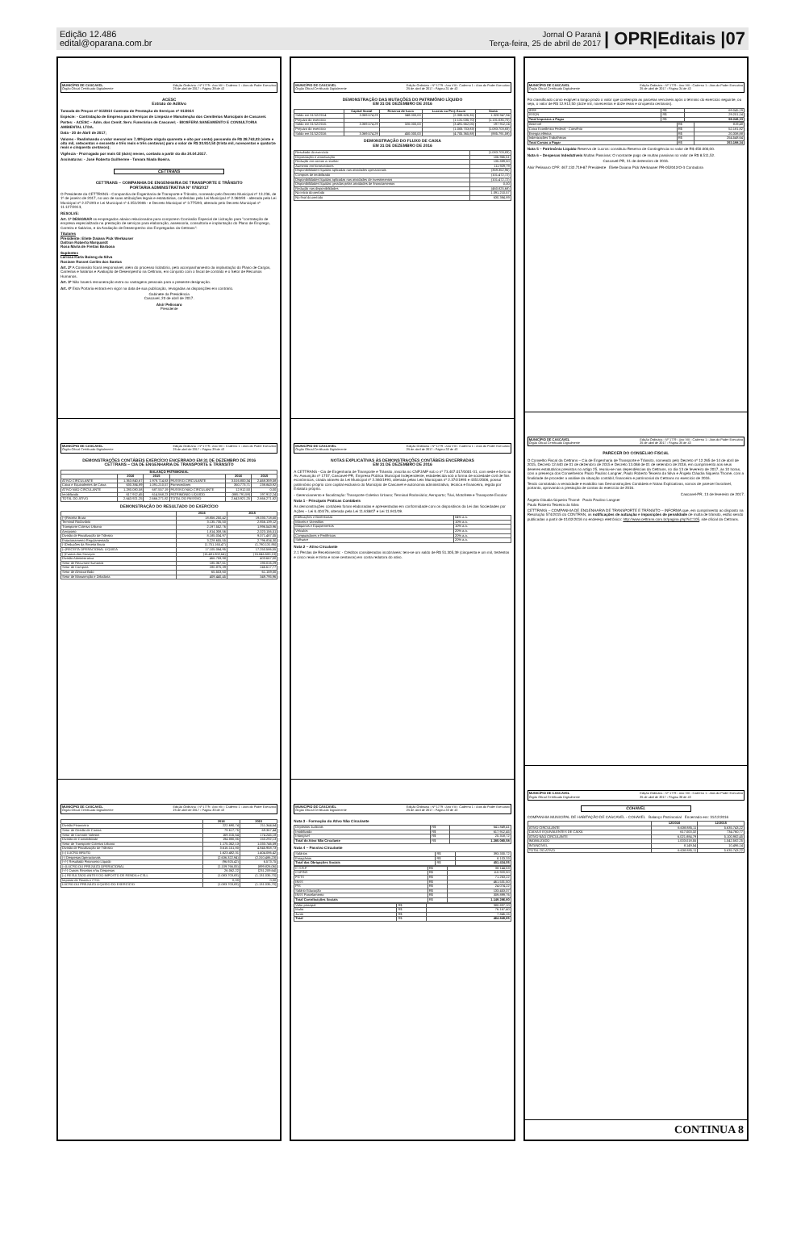Edição 12.486
edital@oparana.com.br
Jornal O Paraná
Terça-feira, 25 de abril de 2017
| OPR|Editais |07
MUNICÍPIO DE CASCAVEL
Órgão Oficial Certificado Digitalmente Edição Ordinária - Nº 1779 - Ano VIII - Caderno 1 - Atos do Poder Executivo
25 de abril de 2017 - Página 28 de 43
ACESC
Extrato de Aditivo
Tomada de Preços nº 01/2014 Contrato de Prestação de Serviços nº 01/2014
Espécie: - Contratação de Empresa para Serviços de Limpeza e Manutenção dos Cemitérios Municipais de Cascavel.
Partes: - ACESC – Adm. dos Cemit. Serv. Funerários de Cascavel; - BIOSFERA SANEAMENTO E CONSULTORIA AMBIENTAL LTDA.
Data - 20 de Abril de 2017;
Valores - Realinhando o valor mensal em 7,48%(sete vírgula quarenta e oito por cento) passando de R$ 28.763,03 (vinte e oito mil, setecentos e sessenta e três reais e três centavos) para o valor de R$ 30.914,50 (trinta mil, novecentos e quatorze reais e cinquenta centavos);
Vigência - Prorrogada por mais 02 (dois) meses, contado a partir do dia 24.04.2017.
Assinaturas: - José Roberto Guilherme - Tamara Niada Boeira.
CETTRANS
CETTRANS – COMPANHIA DE ENGENHARIA DE TRANSPORTE E TRÂNSITO
PORTARIA ADMINISTRATIVA Nº 078/2017
O Presidente da CETTRANS - Companhia de Engenharia de Transporte e Trânsito, nomeado pelo Decreto Municipal nº 13.236, de 1º de janeiro de 2017, no uso de suas atribuições legais e estatutárias, conferidas pela Lei Municipal nº 2.360/93 - alterada pela Lei Municipal nº 2.374/93 e Lei Municipal nº 4.351/2006 - e Decreto Municipal nº 3.775/93, alterado pelo Decreto Municipal nº 11.127/2013,
RESOLVE:
Art. 1º DESIGNAR os empregados abaixo relacionados para comporem Comissão Especial de Licitação para "contratação de empresa especializada na prestação de serviços para elaboração, assessoria, consultoria e implantação do Plano de Emprego, Carreira e Salários, e da Avaliação de Desempenho dos Empregados da Cettrans":
Titulares
Presidente: Eliete Daiana Pick Werkauser
Daltron Roberto Marquardt
Rosa Maria de Freitas Barbosa
Suplentes
Larissa Karla Boieng da Silva
Rosiane Rosset Carlim dos Santos
Art. 2º A Comissão ficará responsável, além do processo licitatório, pelo acompanhamento da implantação do Plano de Cargos, Carreiras e Salários e Avaliação de Desempenho na Cettrans, em conjunto com o fiscal de contrato e o Setor de Recursos Humanos.
Art. 3º Não haverá remuneração extra ou vantagens pessoais para a presente designação.
Art. 4º Esta Portaria entrará em vigor na data de sua publicação, revogadas as disposições em contrário.
Gabinete da Presidência
Cascavel, 20 de abril de 2017.
Alsir Pelissaro
Presidente
MUNICÍPIO DE CASCAVEL
Órgão Oficial Certificado Digitalmente Edição Ordinária - Nº 1779 - Ano VIII - Caderno 1 - Atos do Poder Executivo
25 de abril de 2017 - Página 29 de 43
DEMONSTRAÇÕES CONTÁBEIS EXERCÍCIO ENCERRADO EM 31 DE DEZEMBRO DE 2016
CETTRANS – CIA DE ENGENHARIA DE TRANSPORTE E TRÂNSITO
| BALANÇO PATRIMONIAL | | | | | |
| --- | --- | --- | --- | --- | --- |
| | 2016 | 2015 | | 2016 | 2015 |
| ATIVO CIRCULANTE | 1.363.840,67 | 1.978.714,63 | PASSIVO CIRCULANTE | 3.516.800,34 | 2.468.359,58 |
| Caixa e Equivalentes de Caixa | 630.384,89 | 1.091.210,57 | Fornecedores | 350.773,71 | 238.843,92 |
| ATIVO NÃO CIRCULANTE | 1.280.080,58 | 687.557,19 | PASSIVO NÃO CIRCULANTE | 12.912,50 | 0,00 |
| Imobilizado | 617.912,45 | 614.568,23 | PATRIMÔNIO LÍQUIDO | (885.791,59) | 197.912,24 |
| TOTAL DO ATIVO | 2.643.921,25 | 2.666.271,82 | TOTAL DO PASSIVO | 2.643.921,25 | 2.666.271,82 |
DEMONSTRAÇÃO DO RESULTADO DO EXERCÍCIO
| | 2016 | 2015 |
| --- | --- | --- |
| (+)Receita Bruta | 18.856.250,42 | 19.030.718,50 |
| Terminal Rodoviário | 3.135.735,50 | 2.856.139,12 |
| Transporte Coletivo Urbano | 2.197.552,76 | 1.996.543,96 |
| Aeroporto | 1.814.308,56 | 2.023.156,51 |
| Divisão de Fiscalização de Trânsito | 8.185.034,97 | 9.071.487,05 |
| Estacionamento Regulamentado | 3.228.655,55 | 2.796.834,30 |
| (-)Deduções da Receita Bruta | (1.751.165,47) | (1.780.131,95) |
| (=)RECEITA OPERACIONAL LÍQUIDA | 17.105.084,95 | 17.250.586,55 |
| (-)Custos dos Serviços | (15.481.802,64) | (15.846.500,13) |
| Divisão Administrativa | 466.759,98 | 403.667,00 |
| Setor de Recursos Humanos | 185.367,61 | 190.016,29 |
| Setor de Compras | 280.875,39 | 246.617,77 |
| Setor de Almoxarifado | 65.503,60 | 61.159,00 |
| Setor de Manutenção e Zeladoria | 409.440,45 | 349.795,96 |
MUNICÍPIO DE CASCAVEL
Órgão Oficial Certificado Digitalmente Edição Ordinária - Nº 1779 - Ano VIII - Caderno 1 - Atos do Poder Executivo
25 de abril de 2017 - Página 30 de 43
| | 2016 | 2015 |
| --- | --- | --- |
| Divisão Financeira | 222.690,74 | 211.344,64 |
| Setor de Gestão de Contas | 79.617,75 | 69.367,44 |
| Setor de Controle Valesim | 169.015,64 | 174.245,18 |
| Divisão de Contabilidade | 194.880,85 | 150.292,13 |
| Setor de Transporte Coletivo Urbano | 1.175.352,13 | 1.033.746,59 |
| Divisão de Fiscalização de Trânsito | 3.616.151,80 | 4.845.958,73 |
| (=) LUCRO BRUTO | 1.623.482,31 | 1.404.086,42 |
| (-) Despesas Operacionais | (2.636.322,94) | (2.310.486,23) |
| (+/-) Resultado Financeiro Líquido | (96.925,42) | 6.573,75 |
| (=)LUCRO OU PREJUÍZO OPERACIONAL | (1.109.766,05) | (899.826,06) |
| (+/-) Outras Receitas e/ou Despesas | 26.062,22 | (231.209,64) |
| (=) RESULTADO ANTES DO IMPOSTO DE RENDA e CSLL | (1.083.703,83) | (1.131.035,70) |
| Imposto de Renda e CSLL | 0,00 | 0,00 |
| LUCRO OU PREJUÍZO LÍQUIDO DO EXERCÍCIO | (1.083.703,83) | (1.131.035,70) |
MUNICÍPIO DE CASCAVEL
Órgão Oficial Certificado Digitalmente Edição Ordinária - Nº 1779 - Ano VIII - Caderno 1 - Atos do Poder Executivo
25 de abril de 2017 - Página 31 de 43
DEMONSTRAÇÃO DAS MUTAÇÕES DO PATRIMÔNIO LÍQUIDO
EM 31 DE DEZEMBRO DE 2016
| | Capital Social | Reserva de lucro | Lucros ou Prej. Acum | Soma |
| --- | --- | --- | --- | --- |
| Saldo em 31/12/2014 | 3.369.574,29 | 348.000,00 | (2.388.626,35) | 1.328.947,94 |
| Prejuízo do exercício | | | (1.131.035,70) | (1.131.035,70) |
| Saldo em 31/12/2015 | 3.369.574,29 | 320.000,00 | (3.491.662,05) | 197.912,24 |
| Prejuízo do exercício | | | (1.083.703,83) | (1.083.703,83) |
| Saldo em 31/12/2016 | 3.369.574,29 | 450.000,00 | (4.705.365,88) | (885.791,59) |
DEMONSTRAÇÃO DO FLUXO DE CAIXA
EM 31 DE DEZEMBRO DE 2016
| Resultado do exercício | (1.083.703,83) |
| Depreciação e amortização | 106.965,51 |
| Redução em contas a receber | 135.889,50 |
| Aumento em fornecedores | 111.929,79 |
| Disponibilidades líquidas aplicadas nas atividades operacionais | (359.352,96) |
| Compras de imobilizado | (101.472,72) |
| Disponibilidades líquidas aplicadas nas atividades de investimentos | (101.472,72) |
| Disponibilidades líquidas geradas pelas atividades de financiamentos | 0,00 |
| Redução nas disponibilidades | (460.825,68) |
| No início do período | 1.091.210,57 |
| No final do período | 630.384,89 |
MUNICÍPIO DE CASCAVEL
Órgão Oficial Certificado Digitalmente Edição Ordinária - Nº 1779 - Ano VIII - Caderno 1 - Atos do Poder Executivo
25 de abril de 2017 - Página 32 de 43
NOTAS EXPLICATIVAS ÀS DEMONSTRAÇÕES CONTÁBEIS ENCERRADAS
EM 31 DE DEZEMBRO DE 2016
A CETTRANS - Cia de Engenharia de Transporte e Trânsito, inscrita no CNPJ/MF sob o nº 73.407.017/0001-31, com sede e foro na Av. Assunção nº 1757, Cascavel-PR, Empresa Pública Municipal Independente, estabelecida sob a forma de sociedade civil de fins econômicos, criada através da Lei Municipal nº 2.360/1993, alterada pelas Leis Municipais nº 2.374/1993 e 4351/2006, possui patrimônio próprio com capital exclusivo do Município de Cascavel e autonomia administrativa, técnica e financeira, regida por Estatuto próprio.
- Gerenciamento e fiscalização: Transporte Coletivo Urbano; Terminal Rodoviário; Aeroporto; Táxi, Motofrete e Transporte Escolar
Nota 1 - Principais Práticas Contábeis
As demonstrações contábeis foram elaboradas e apresentadas em conformidade com os dispositivos da Lei das Sociedades por Ações – Lei 6.404/76, alterada pela Lei 11.638/07 e Lei 11.941/09.
| Edificações e Benfeitorias | 04% a.a. |
| Móveis e Utensílios | 10% a.a. |
| Máquinas e Equipamentos | 10% a.a. |
| Veículos | 20% a.a. |
| Computadores e Periféricos | 20% a.a. |
| Software | 20% a.a. |
Nota 2 – Ativo Circulante
2.1 Perdas de Recebimento: - Créditos considerados incobráveis: tem-se um saldo de R$ 51.305,39 (cinquenta e um mil, trezentos e cinco reais e trinta e nove centavos) em conta redutora do ativo.
MUNICÍPIO DE CASCAVEL
Órgão Oficial Certificado Digitalmente Edição Ordinária - Nº 1779 - Ano VIII - Caderno 1 - Atos do Poder Executivo
25 de abril de 2017 - Página 33 de 43
Nota 3 - Formação do Ativo Não Circulante
| Depósitos Judiciais | R$ | 641.849,41 |
| Imobilizado | R$ | 617.912,45 |
| Intangível | R$ | 20.318,72 |
| Total do Ativo Não Circulante | R$ | 1.280.080,58 |
Nota 4 – Passivo Circulante
| Salários | R$ | 393.330,72 |
| Estagiários | R$ | 8.103,33 |
| Total das Obrigações Sociais | R$ | 401.434,05 |
| C.S.R.F | R$ | 38.144,53 |
| COFINS | R$ | 110.920,50 |
| FGTS | R$ | 71.263,22 |
| INSS | R$ | 461.531,50 |
| PIS | R$ | 24.074,22 |
| Salário Educação | R$ | 133.453,07 |
| INSS Parcelamento | R$ | 309.899,76 |
| Total Contribuições Sociais | R$ | 1.149.286,80 |
| Valor principal | R$ | 380.837,10 |
| Multa | R$ | 76.167,40 |
| Juros | R$ | 7.845,15 |
| Total | R$ | 464.849,65 |
MUNICÍPIO DE CASCAVEL
Órgão Oficial Certificado Digitalmente Edição Ordinária - Nº 1779 - Ano VIII - Caderno 1 - Atos do Poder Executivo
25 de abril de 2017 - Página 34 de 43
Foi classificado como exigível a longo prazo o valor que contempla as parcelas vencíveis após o término do exercício seguinte, ou seja, o valor de R$ 12.912,50 (doze mil, novecentos e doze reais e cinquenta centavos).
| IRRF | R$ | 69.045,19 |
| ISSQN | R$ | 29.201,14 |
| Total Impostos a Pagar | R$ | 98.246,33 |
| Asservel | R$ | 819,48 |
| Caixa Econômica Federal - Convênio | R$ | 52.181,82 |
| Energia elétrica | R$ | 20.338,88 |
| Indenizações Trabalhistas | R$ | 254.548,64 |
| Total Contas a Pagar | R$ | 353.198,34 |
Nota 5 – Patrimônio Líquido Reserva de Lucros: constituiu Reserva de Contingência no valor de R$ 450.000,00.
Nota 6 – Despesas Indedutíveis Multas Passivas: O montante pago de multas passivas no valor de R$ 8.511,52.
Cascavel-PR, 31 de dezembro de 2016.
Alsir Pelissaro CPF: 467.132.719-87 Presidente Eliete Daiana Pick Werkauser PR-052042/O-3 Contadora
MUNICÍPIO DE CASCAVEL
Órgão Oficial Certificado Digitalmente Edição Ordinária - Nº 1779 - Ano VIII - Caderno 1 - Atos do Poder Executivo
25 de abril de 2017 - Página 35 de 43
PARECER DO CONSELHO FISCAL
O Conselho Fiscal da Cettrans – Cia de Engenharia de Transporte e Trânsito, nomeado pelo Decreto nº 12.265 de 14 de abril de 2015, Decreto 12.640 de 01 de dezembro de 2015 e Decreto 13.068 de 01 de setembro de 2016, em cumprimento aos seus deveres estatutários previstos no artigo 25, reuniu-se nas dependências da Cettrans, no dia 13 de fevereiro de 2017, às 10 horas, com a presença dos Conselheiros Paulo Paulino Langner, Paulo Roberto Teixeira da Silva e Ângela Cláudia Siqueira Thomé, com a finalidade de proceder a análise da situação contábil, financeira e patrimonial da Cettrans no exercício de 2016.
Tendo constatado a veracidade e exatidão nas Demonstrações Contábeis e Notas Explicativas, somos de parecer favorável, portanto, aprovando a prestação de contas do exercício de 2016.
Cascavel-PR, 13 de fevereiro de 2017.
Ângela Cláudia Siqueira Thomé Paulo Paulino Langner
Paulo Roberto Teixeira da Silva
CETTRANS – COMPANHIA DE ENGENHARIA DE TRANSPORTE E TRÂNSITO – INFORMA que, em cumprimento ao disposto na Resolução 574/2015 do CONTRAN, as notificações de autuação e imposições de penalidade de multa de trânsito, estão sendo publicadas a partir de 01/02/2016 no endereço eletrônico: http://www.cettrans.com.br/pagina.php?id=105, site oficial da Cettrans.
MUNICÍPIO DE CASCAVEL
Órgão Oficial Certificado Digitalmente Edição Ordinária - Nº 1779 - Ano VIII - Caderno 1 - Atos do Poder Executivo
25 de abril de 2017 - Página 36 de 43
COHAVEL
COMPANHIA MUNICIPAL DE HABITAÇÃO DE CASCAVEL - COHAVEL Balanço Patrimonial Encerrado em: 31/12/2016
| | 12/2016 | 12/2015 |
| --- | --- | --- |
| ATIVO CIRCULANTE | 6.638.885,11 | 5.635.743,22 |
| CAIXA E EQUIVALENTES DE CAIXA | 617.000,32 | 734.760,77 |
| ATIVO NAO CIRCULANTE | 6.021.884,79 | 5.100.982,45 |
| IMOBILIZADO | 1.003.018,55 | 1.042.582,25 |
| INTANGÍVEL | 8.149,54 | 10.496,14 |
| TOTAL DO ATIVO | 6.638.885,11 | 5.635.743,22 |
CONTINUA 8